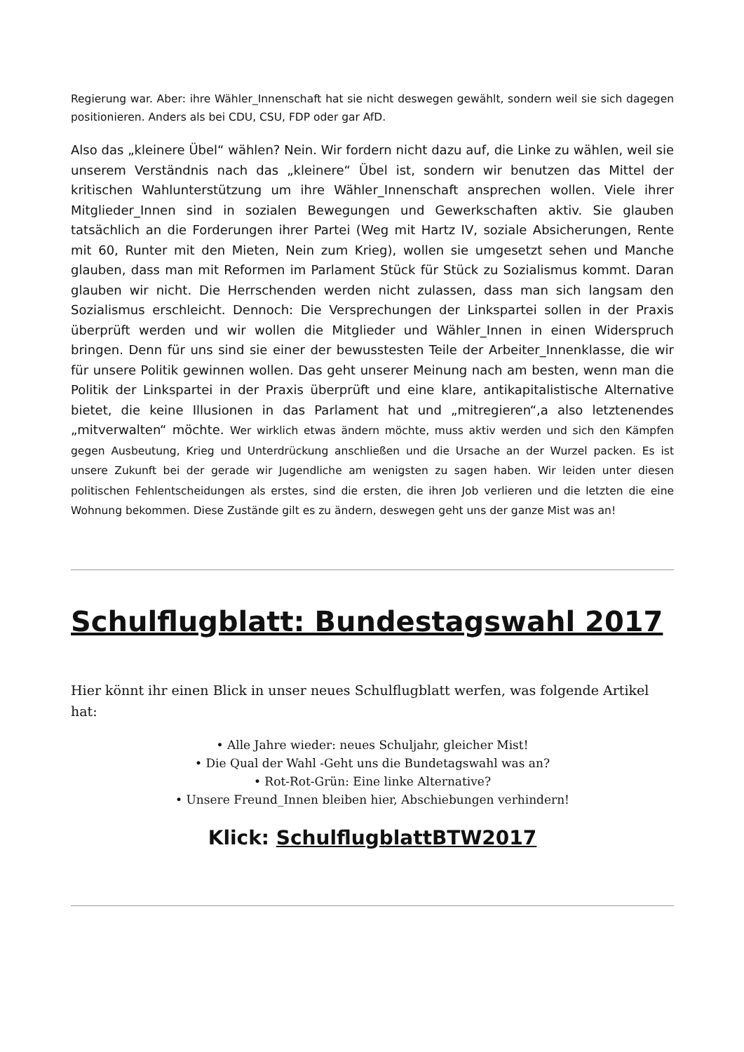Regierung war. Aber: ihre Wähler_Innenschaft hat sie nicht deswegen gewählt, sondern weil sie sich dagegen positionieren. Anders als bei CDU, CSU, FDP oder gar AfD.
Also das „kleinere Übel“ wählen? Nein. Wir fordern nicht dazu auf, die Linke zu wählen, weil sie unserem Verständnis nach das „kleinere“ Übel ist, sondern wir benutzen das Mittel der kritischen Wahlunterstützung um ihre Wähler_Innenschaft ansprechen wollen. Viele ihrer Mitglieder_Innen sind in sozialen Bewegungen und Gewerkschaften aktiv. Sie glauben tatsächlich an die Forderungen ihrer Partei (Weg mit Hartz IV, soziale Absicherungen, Rente mit 60, Runter mit den Mieten, Nein zum Krieg), wollen sie umgesetzt sehen und Manche glauben, dass man mit Reformen im Parlament Stück für Stück zu Sozialismus kommt. Daran glauben wir nicht. Die Herrschenden werden nicht zulassen, dass man sich langsam den Sozialismus erschleicht. Dennoch: Die Versprechungen der Linkspartei sollen in der Praxis überprüft werden und wir wollen die Mitglieder und Wähler_Innen in einen Widerspruch bringen. Denn für uns sind sie einer der bewusstesten Teile der Arbeiter_Innenklasse, die wir für unsere Politik gewinnen wollen. Das geht unserer Meinung nach am besten, wenn man die Politik der Linkspartei in der Praxis überprüft und eine klare, antikapitalistische Alternative bietet, die keine Illusionen in das Parlament hat und „mitregieren“,a also letztenendes „mitverwalten“ möchte. Wer wirklich etwas ändern möchte, muss aktiv werden und sich den Kämpfen gegen Ausbeutung, Krieg und Unterdrückung anschließen und die Ursache an der Wurzel packen. Es ist unsere Zukunft bei der gerade wir Jugendliche am wenigsten zu sagen haben. Wir leiden unter diesen politischen Fehlentscheidungen als erstes, sind die ersten, die ihren Job verlieren und die letzten die eine Wohnung bekommen. Diese Zustände gilt es zu ändern, deswegen geht uns der ganze Mist was an!
Schulflugblatt: Bundestagswahl 2017
Hier könnt ihr einen Blick in unser neues Schulflugblatt werfen, was folgende Artikel hat:
• Alle Jahre wieder: neues Schuljahr, gleicher Mist!
• Die Qual der Wahl -Geht uns die Bundetagswahl was an?
• Rot-Rot-Grün: Eine linke Alternative?
• Unsere Freund_Innen bleiben hier, Abschiebungen verhindern!
Klick: SchulflugblattBTW2017